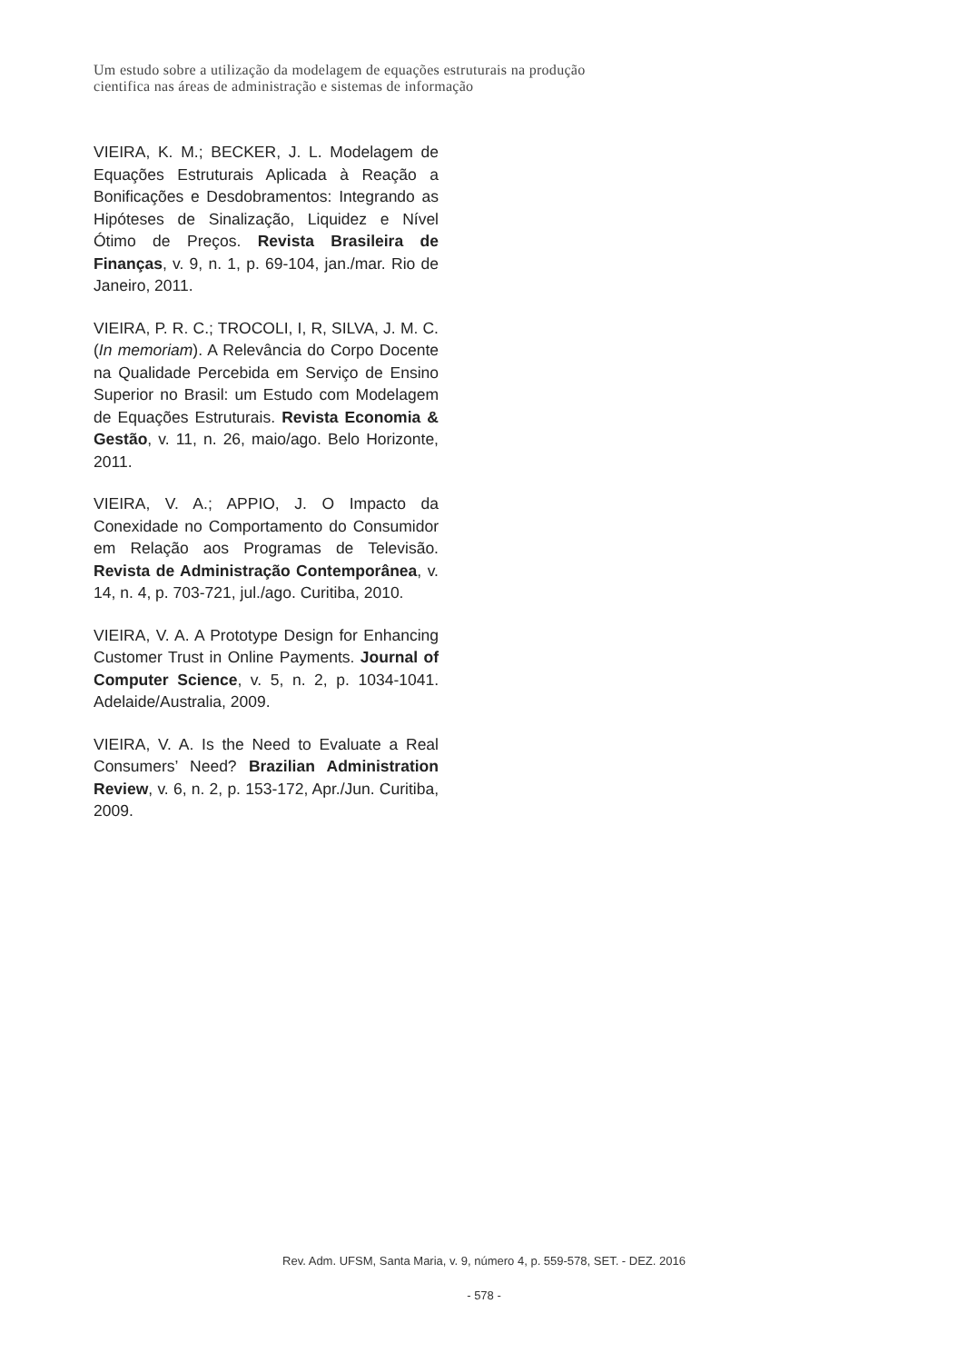Um estudo sobre a utilização da modelagem de equações estruturais na produção
cientifica nas áreas de administração e sistemas de informação
VIEIRA, K. M.; BECKER, J. L. Modelagem de Equações Estruturais Aplicada à Reação a Bonificações e Desdobramentos: Integrando as Hipóteses de Sinalização, Liquidez e Nível Ótimo de Preços. Revista Brasileira de Finanças, v. 9, n. 1, p. 69-104, jan./mar. Rio de Janeiro, 2011.
VIEIRA, P. R. C.; TROCOLI, I, R, SILVA, J. M. C. (In memoriam). A Relevância do Corpo Docente na Qualidade Percebida em Serviço de Ensino Superior no Brasil: um Estudo com Modelagem de Equações Estruturais. Revista Economia & Gestão, v. 11, n. 26, maio/ago. Belo Horizonte, 2011.
VIEIRA, V. A.; APPIO, J. O Impacto da Conexidade no Comportamento do Consumidor em Relação aos Programas de Televisão. Revista de Administração Contemporânea, v. 14, n. 4, p. 703-721, jul./ago. Curitiba, 2010.
VIEIRA, V. A. A Prototype Design for Enhancing Customer Trust in Online Payments. Journal of Computer Science, v. 5, n. 2, p. 1034-1041. Adelaide/Australia, 2009.
VIEIRA, V. A. Is the Need to Evaluate a Real Consumers’ Need? Brazilian Administration Review, v. 6, n. 2, p. 153-172, Apr./Jun. Curitiba, 2009.
Rev. Adm. UFSM, Santa Maria, v. 9, número 4, p. 559-578, SET. - DEZ. 2016
- 578 -